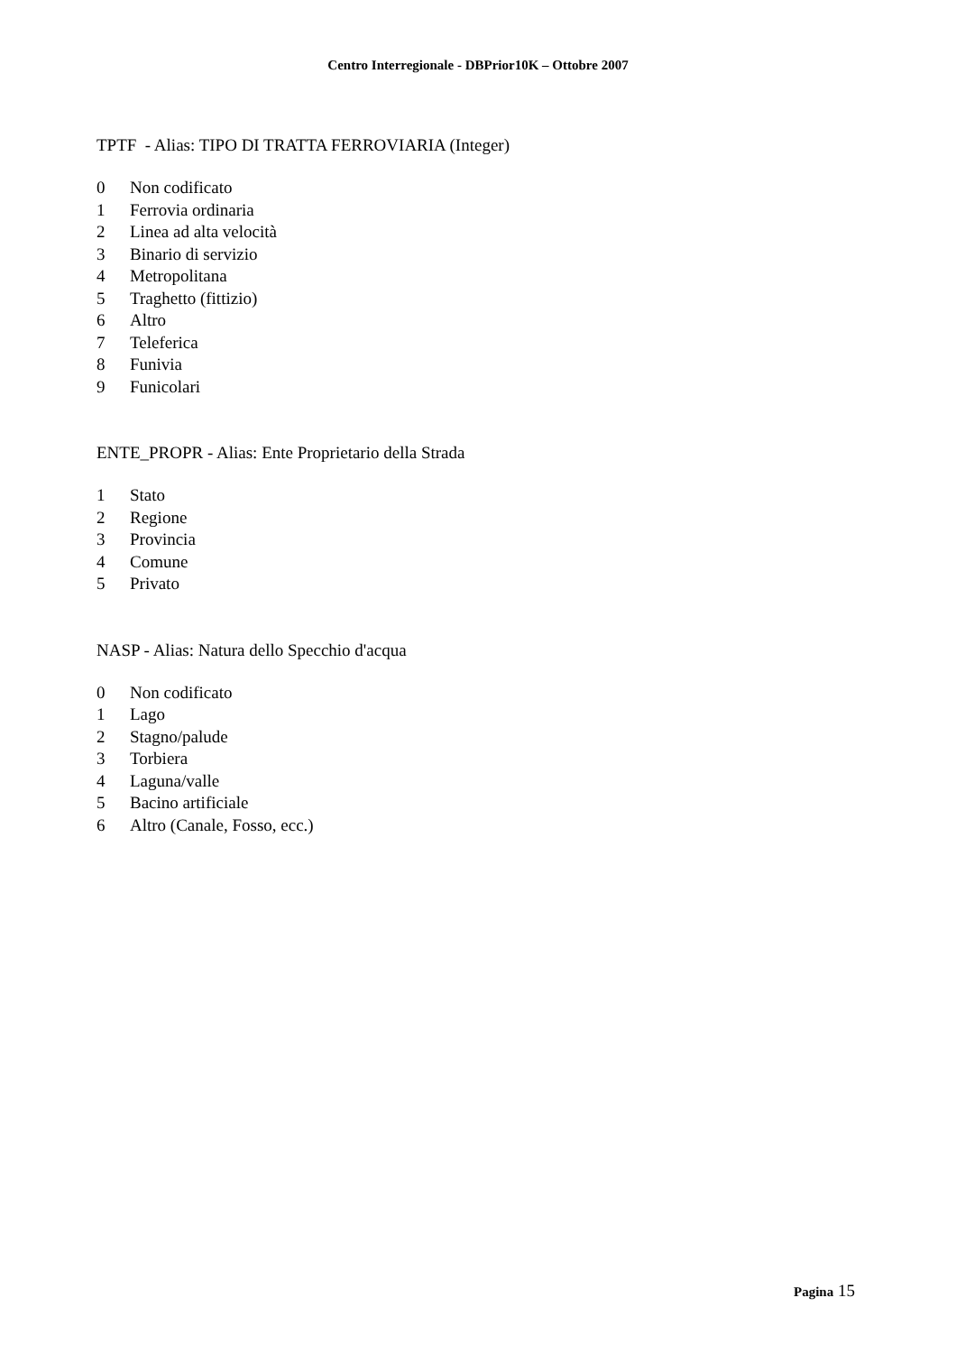Centro Interregionale - DBPrior10K – Ottobre 2007
TPTF - Alias: TIPO DI TRATTA FERROVIARIA (Integer)
0 Non codificato
1 Ferrovia ordinaria
2 Linea ad alta velocità
3 Binario di servizio
4 Metropolitana
5 Traghetto (fittizio)
6 Altro
7 Teleferica
8 Funivia
9 Funicolari
ENTE_PROPR - Alias: Ente Proprietario della Strada
1 Stato
2 Regione
3 Provincia
4 Comune
5 Privato
NASP - Alias: Natura dello Specchio d'acqua
0 Non codificato
1 Lago
2 Stagno/palude
3 Torbiera
4 Laguna/valle
5 Bacino artificiale
6 Altro (Canale, Fosso, ecc.)
Pagina 15